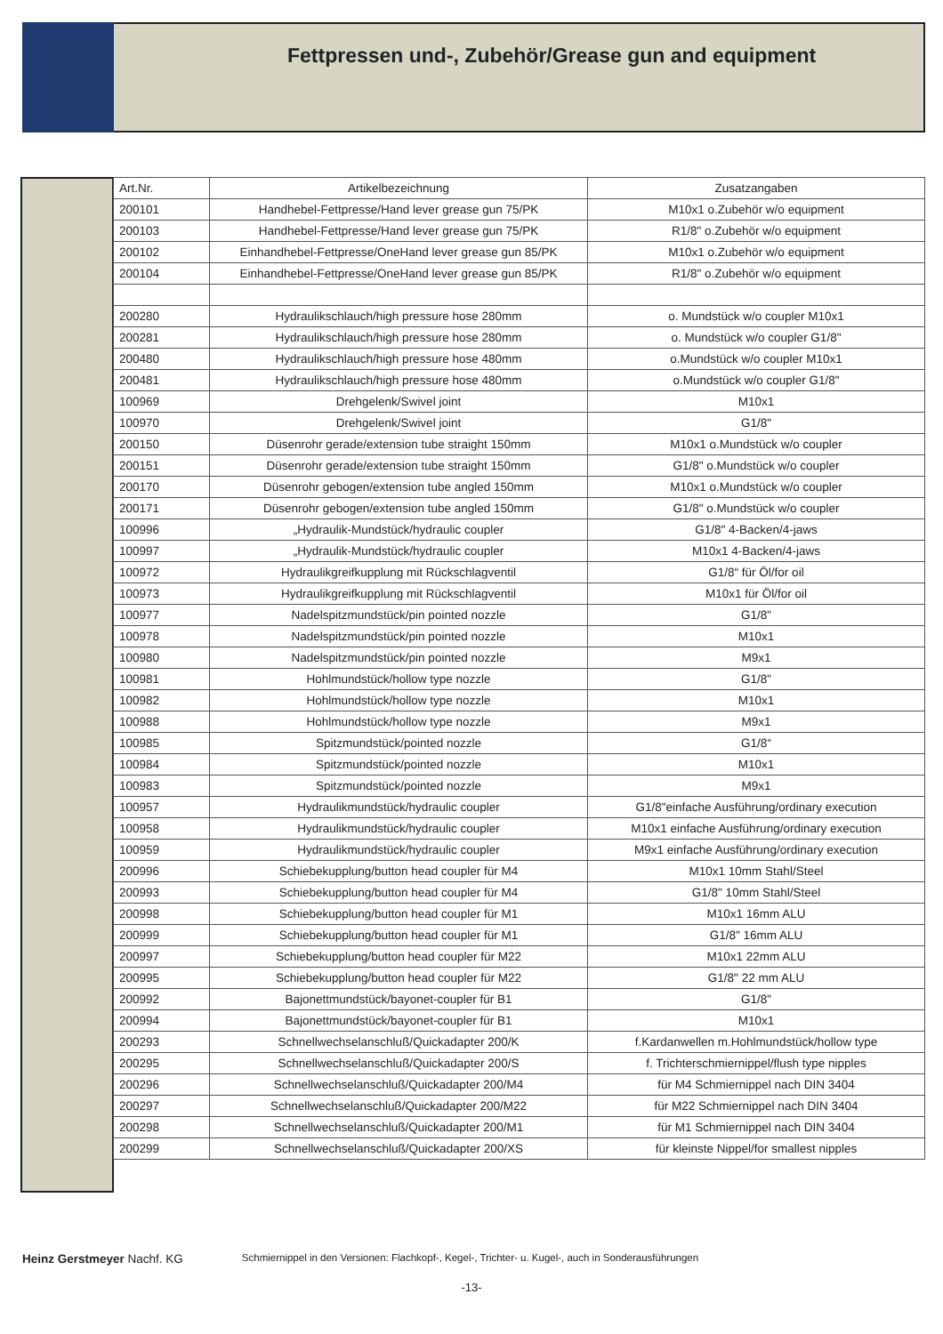Fettpressen und-, Zubehör/Grease gun and equipment
| Art.Nr. | Artikelbezeichnung | Zusatzangaben |
| --- | --- | --- |
| 200101 | Handhebel-Fettpresse/Hand lever grease gun 75/PK | M10x1 o.Zubehör w/o equipment |
| 200103 | Handhebel-Fettpresse/Hand lever grease gun 75/PK | R1/8" o.Zubehör w/o equipment |
| 200102 | Einhandhebel-Fettpresse/OneHand lever grease gun 85/PK | M10x1 o.Zubehör w/o equipment |
| 200104 | Einhandhebel-Fettpresse/OneHand lever grease gun 85/PK | R1/8" o.Zubehör w/o equipment |
| 200280 | Hydraulikschlauch/high pressure hose 280mm | o. Mundstück w/o coupler M10x1 |
| 200281 | Hydraulikschlauch/high pressure hose 280mm | o. Mundstück w/o coupler G1/8" |
| 200480 | Hydraulikschlauch/high pressure hose 480mm | o.Mundstück w/o coupler M10x1 |
| 200481 | Hydraulikschlauch/high pressure hose 480mm | o.Mundstück w/o coupler G1/8" |
| 100969 | Drehgelenk/Swivel joint | M10x1 |
| 100970 | Drehgelenk/Swivel joint | G1/8" |
| 200150 | Düsenrohr gerade/extension tube straight 150mm | M10x1 o.Mundstück w/o coupler |
| 200151 | Düsenrohr gerade/extension tube straight 150mm | G1/8" o.Mundstück w/o coupler |
| 200170 | Düsenrohr gebogen/extension tube angled 150mm | M10x1 o.Mundstück w/o coupler |
| 200171 | Düsenrohr gebogen/extension tube angled 150mm | G1/8" o.Mundstück w/o coupler |
| 100996 | „Hydraulik-Mundstück/hydraulic coupler | G1/8" 4-Backen/4-jaws |
| 100997 | „Hydraulik-Mundstück/hydraulic coupler | M10x1 4-Backen/4-jaws |
| 100972 | Hydraulikgreifkupplung mit Rückschlagventil | G1/8“ für Öl/for oil |
| 100973 | Hydraulikgreifkupplung mit Rückschlagventil | M10x1 für Öl/for oil |
| 100977 | Nadelspitzmundstück/pin pointed nozzle | G1/8" |
| 100978 | Nadelspitzmundstück/pin pointed nozzle | M10x1 |
| 100980 | Nadelspitzmundstück/pin pointed nozzle | M9x1 |
| 100981 | Hohlmundstück/hollow type nozzle | G1/8" |
| 100982 | Hohlmundstück/hollow type nozzle | M10x1 |
| 100988 | Hohlmundstück/hollow type nozzle | M9x1 |
| 100985 | Spitzmundstück/pointed nozzle | G1/8“ |
| 100984 | Spitzmundstück/pointed nozzle | M10x1 |
| 100983 | Spitzmundstück/pointed nozzle | M9x1 |
| 100957 | Hydraulikmundstück/hydraulic coupler | G1/8"einfache Ausführung/ordinary execution |
| 100958 | Hydraulikmundstück/hydraulic coupler | M10x1 einfache Ausführung/ordinary execution |
| 100959 | Hydraulikmundstück/hydraulic coupler | M9x1 einfache Ausführung/ordinary execution |
| 200996 | Schiebekupplung/button head coupler für M4 | M10x1 10mm Stahl/Steel |
| 200993 | Schiebekupplung/button head coupler für M4 | G1/8" 10mm Stahl/Steel |
| 200998 | Schiebekupplung/button head coupler für M1 | M10x1 16mm ALU |
| 200999 | Schiebekupplung/button head coupler für M1 | G1/8" 16mm ALU |
| 200997 | Schiebekupplung/button head coupler für M22 | M10x1 22mm ALU |
| 200995 | Schiebekupplung/button head coupler für M22 | G1/8" 22 mm ALU |
| 200992 | Bajonettmundstück/bayonet-coupler für B1 | G1/8" |
| 200994 | Bajonettmundstück/bayonet-coupler für B1 | M10x1 |
| 200293 | Schnellwechselanschluß/Quickadapter 200/K | f.Kardanwellen m.Hohlmundstück/hollow type |
| 200295 | Schnellwechselanschluß/Quickadapter 200/S | f. Trichterschmiernippel/flush type nipples |
| 200296 | Schnellwechselanschluß/Quickadapter 200/M4 | für M4 Schmiernippel nach DIN 3404 |
| 200297 | Schnellwechselanschluß/Quickadapter 200/M22 | für M22 Schmiernippel nach DIN 3404 |
| 200298 | Schnellwechselanschluß/Quickadapter 200/M1 | für M1 Schmiernippel nach DIN 3404 |
| 200299 | Schnellwechselanschluß/Quickadapter 200/XS | für kleinste Nippel/for smallest nipples |
Heinz Gerstmeyer Nachf. KG
Schmiernippel in den Versionen: Flachkopf-, Kegel-, Trichter- u. Kugel-, auch in Sonderausführungen
-13-